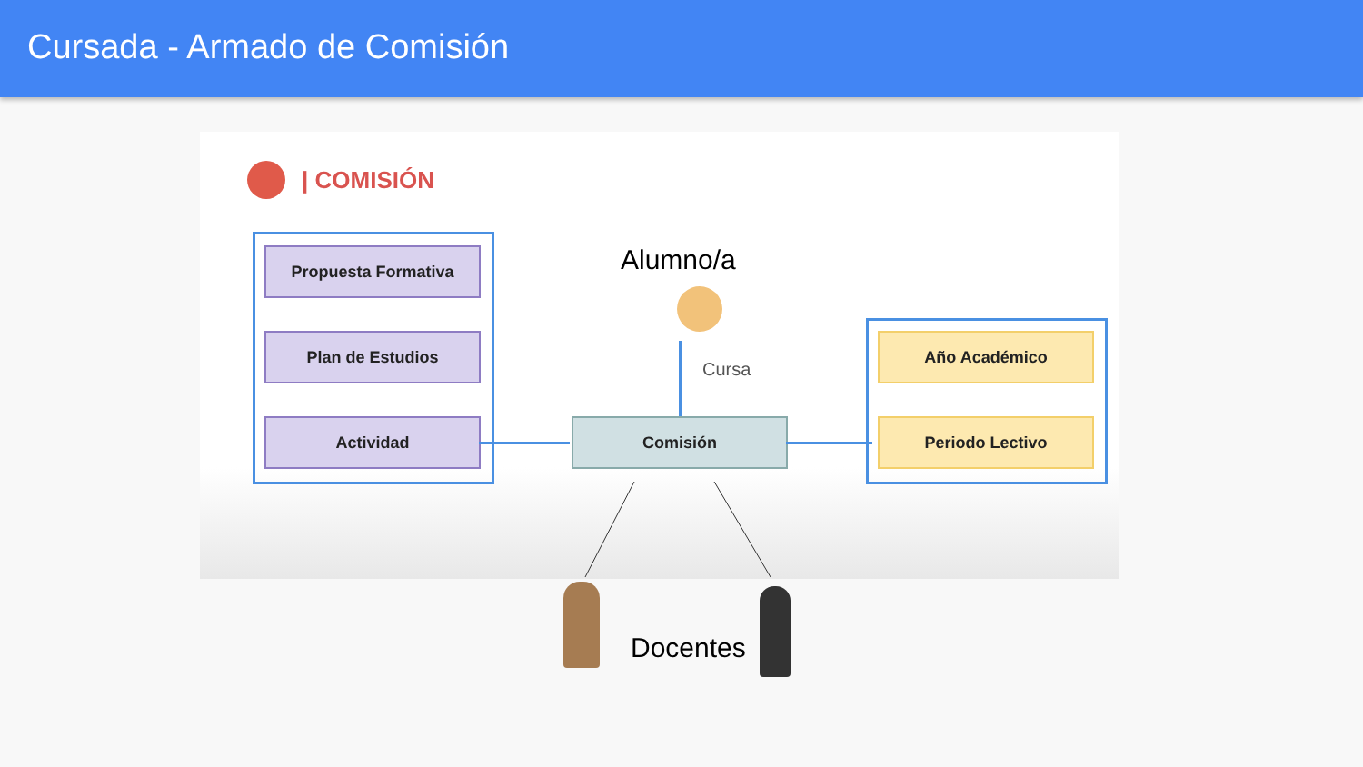Cursada - Armado de Comisión
| COMISIÓN
Propuesta Formativa
Plan de Estudios
Actividad
Alumno/a
Cursa
Comisión
Año Académico
Periodo Lectivo
Docentes